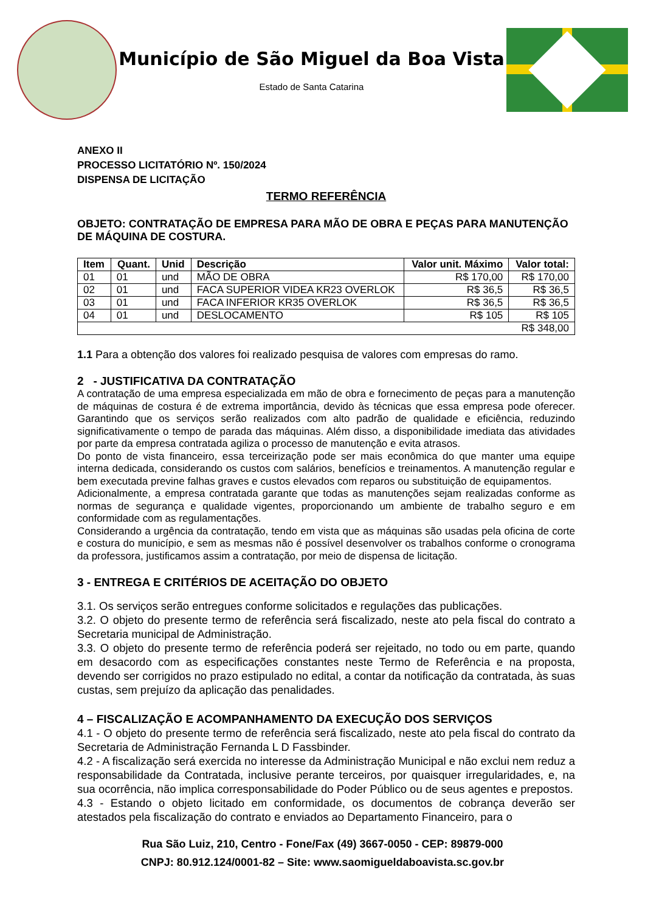Município de São Miguel da Boa Vista
Estado de Santa Catarina
ANEXO II
PROCESSO LICITATÓRIO Nº. 150/2024
DISPENSA DE LICITAÇÃO
TERMO REFERÊNCIA
OBJETO: CONTRATAÇÃO DE EMPRESA PARA MÃO DE OBRA E PEÇAS PARA MANUTENÇÃO DE MÁQUINA DE COSTURA.
| Item | Quant. | Unid | Descrição | Valor unit. Máximo | Valor total: |
| --- | --- | --- | --- | --- | --- |
| 01 | 01 | und | MÃO DE OBRA | R$ 170,00 | R$ 170,00 |
| 02 | 01 | und | FACA SUPERIOR VIDEA KR23 OVERLOK | R$ 36,5 | R$ 36,5 |
| 03 | 01 | und | FACA INFERIOR KR35 OVERLOK | R$ 36,5 | R$ 36,5 |
| 04 | 01 | und | DESLOCAMENTO | R$ 105 | R$ 105 |
| R$ 348,00 | | | | | |
1.1 Para a obtenção dos valores foi realizado pesquisa de valores com empresas do ramo.
2 - JUSTIFICATIVA DA CONTRATAÇÃO
A contratação de uma empresa especializada em mão de obra e fornecimento de peças para a manutenção de máquinas de costura é de extrema importância, devido às técnicas que essa empresa pode oferecer. Garantindo que os serviços serão realizados com alto padrão de qualidade e eficiência, reduzindo significativamente o tempo de parada das máquinas. Além disso, a disponibilidade imediata das atividades por parte da empresa contratada agiliza o processo de manutenção e evita atrasos.
Do ponto de vista financeiro, essa terceirização pode ser mais econômica do que manter uma equipe interna dedicada, considerando os custos com salários, benefícios e treinamentos. A manutenção regular e bem executada previne falhas graves e custos elevados com reparos ou substituição de equipamentos.
Adicionalmente, a empresa contratada garante que todas as manutenções sejam realizadas conforme as normas de segurança e qualidade vigentes, proporcionando um ambiente de trabalho seguro e em conformidade com as regulamentações.
Considerando a urgência da contratação, tendo em vista que as máquinas são usadas pela oficina de corte e costura do município, e sem as mesmas não é possível desenvolver os trabalhos conforme o cronograma da professora, justificamos assim a contratação, por meio de dispensa de licitação.
3 - ENTREGA E CRITÉRIOS DE ACEITAÇÃO DO OBJETO
3.1. Os serviços serão entregues conforme solicitados e regulações das publicações.
3.2. O objeto do presente termo de referência será fiscalizado, neste ato pela fiscal do contrato a Secretaria municipal de Administração.
3.3. O objeto do presente termo de referência poderá ser rejeitado, no todo ou em parte, quando em desacordo com as especificações constantes neste Termo de Referência e na proposta, devendo ser corrigidos no prazo estipulado no edital, a contar da notificação da contratada, às suas custas, sem prejuízo da aplicação das penalidades.
4 – FISCALIZAÇÃO E ACOMPANHAMENTO DA EXECUÇÃO DOS SERVIÇOS
4.1 - O objeto do presente termo de referência será fiscalizado, neste ato pela fiscal do contrato da Secretaria de Administração Fernanda L D Fassbinder.
4.2 - A fiscalização será exercida no interesse da Administração Municipal e não exclui nem reduz a responsabilidade da Contratada, inclusive perante terceiros, por quaisquer irregularidades, e, na sua ocorrência, não implica corresponsabilidade do Poder Público ou de seus agentes e prepostos.
4.3 - Estando o objeto licitado em conformidade, os documentos de cobrança deverão ser atestados pela fiscalização do contrato e enviados ao Departamento Financeiro, para o
Rua São Luiz, 210, Centro - Fone/Fax (49) 3667-0050 - CEP: 89879-000
CNPJ: 80.912.124/0001-82 – Site: www.saomigueldaboavista.sc.gov.br